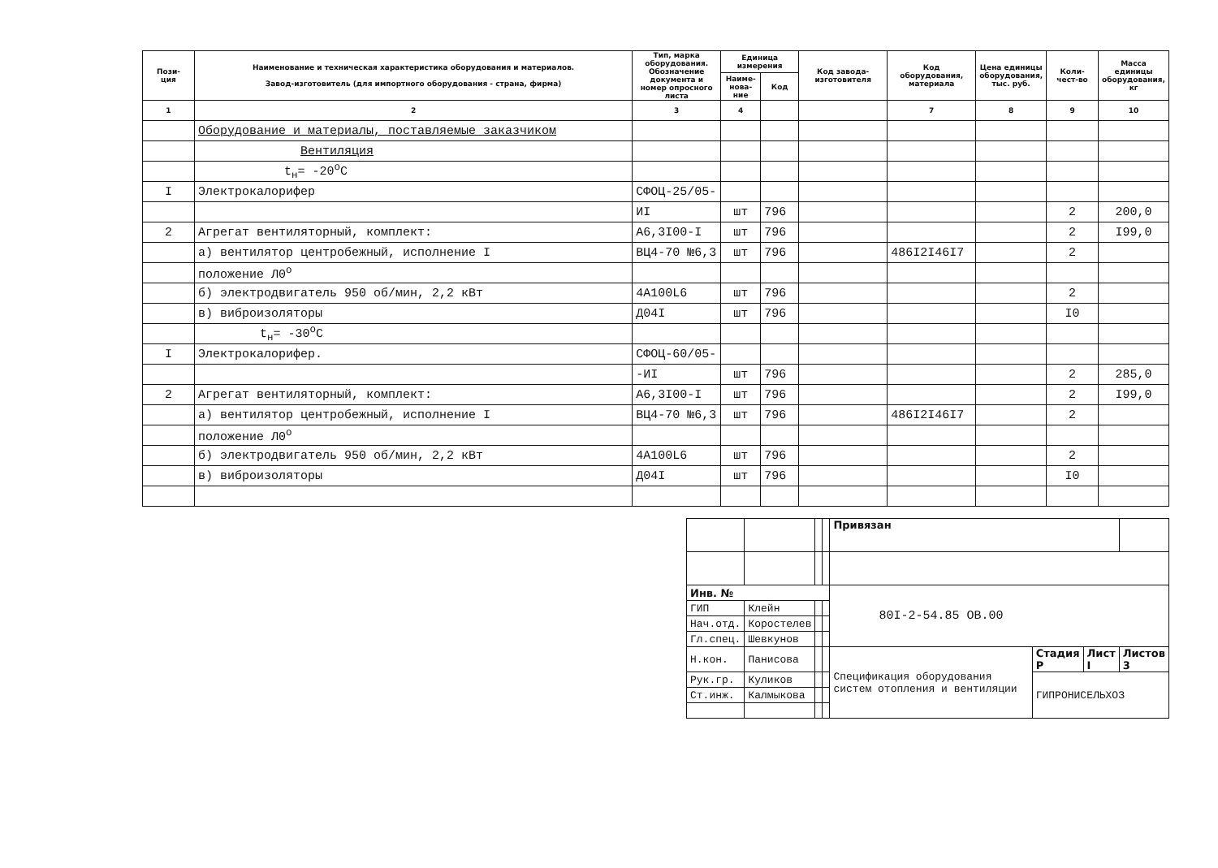| Пози- ция | Наименование и техническая характеристика оборудования и материалов. Завод-изготовитель (для импортного оборудования - страна, фирма) | Тип, марка оборудования. Обозначение документа и номер опросного листа | Единица измерения | | Код завода-изготовителя | Код оборудования, материала | Цена единицы оборудования, тыс. руб. | Коли-чест-во | Масса единицы оборудования, кг |
| --- | --- | --- | --- | --- | --- | --- | --- | --- | --- |
| | | | Наиме-нова-ние | Код | | | | | |
| 1 | 2 | 3 | 4 | | | 7 | 8 | 9 | 10 |
| | Оборудование и материалы, поставляемые заказчиком | | | | | | | | |
| | Вентиляция | | | | | | | | |
| | t<sub>н</sub>= -20<sup>о</sup>C | | | | | | | | |
| I | Электрокалорифер | СФОЦ-25/05- | | | | | | | |
| | | ИI | шт | 796 | | | | 2 | 200,0 |
| 2 | Агрегат вентиляторный, комплект: | А6,3I00-I | шт | 796 | | | | 2 | I99,0 |
| | а) вентилятор центробежный, исполнение I | ВЦ4-70 №6,3 | шт | 796 | | 486I2I46I7 | | 2 | |
| | положение Л0<sup>о</sup> | | | | | | | | |
| | б) электродвигатель 950 об/мин, 2,2 кВт | 4А100L6 | шт | 796 | | | | 2 | |
| | в) виброизоляторы | Д04I | шт | 796 | | | | I0 | |
| | t<sub>н</sub>= -30<sup>о</sup>C | | | | | | | | |
| I | Электрокалорифер. | СФОЦ-60/05- | | | | | | | |
| | | -ИI | шт | 796 | | | | 2 | 285,0 |
| 2 | Агрегат вентиляторный, комплект: | А6,3I00-I | шт | 796 | | | | 2 | I99,0 |
| | а) вентилятор центробежный, исполнение I | ВЦ4-70 №6,3 | шт | 796 | | 486I2I46I7 | | 2 | |
| | положение Л0<sup>о</sup> | | | | | | | | |
| | б) электродвигатель 950 об/мин, 2,2 кВт | 4А100L6 | шт | 796 | | | | 2 | |
| | в) виброизоляторы | Д04I | шт | 796 | | | | I0 | |
| | | | | Привязан | | | |
| Инв. № | | | | 80I-2-54.85 ОВ.00 | | | |
| ГИП | Клейн | | | | | | |
| Нач.отд. | Коростелев | | | | | | |
| Гл.спец. | Шевкунов | | | | | | |
| Н.кон. | Панисова | | | Спецификация оборудования систем отопления и вентиляции | Стадия Р | Лист I | Листов 3 |
| Рук.гр. | Куликов | | | | ГИПРОНИСЕЛЬХОЗ | | |
| Ст.инж. | Калмыкова | | | | | | |